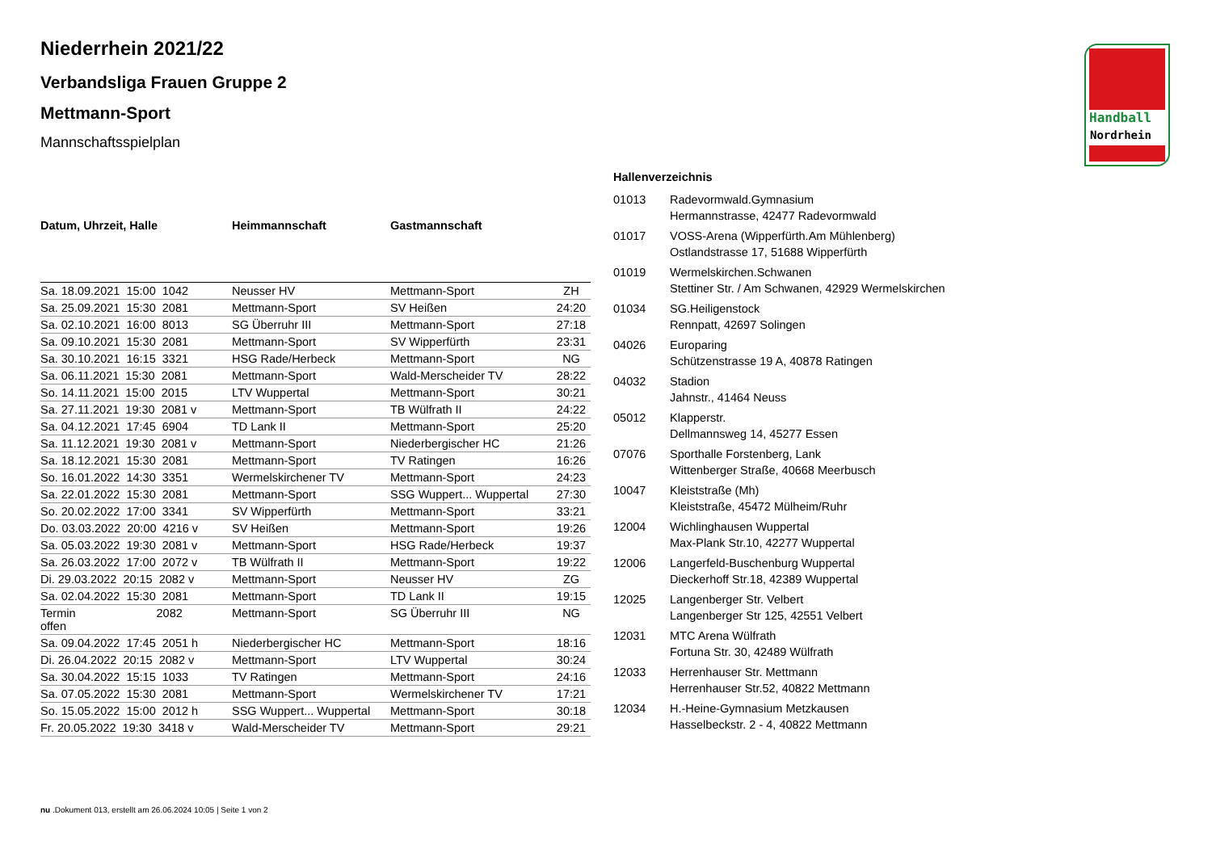Handball
Nordrhein
Niederrhein 2021/22
Verbandsliga Frauen Gruppe 2
Mettmann-Sport
Mannschaftsspielplan
| Datum, Uhrzeit, Halle | Heimmannschaft | Gastmannschaft | |
| --- | --- | --- | --- |
| Sa. 18.09.2021 15:00 1042 | Neusser HV | Mettmann-Sport | ZH |
| Sa. 25.09.2021 15:30 2081 | Mettmann-Sport | SV Heißen | 24:20 |
| Sa. 02.10.2021 16:00 8013 | SG Überruhr III | Mettmann-Sport | 27:18 |
| Sa. 09.10.2021 15:30 2081 | Mettmann-Sport | SV Wipperfürth | 23:31 |
| Sa. 30.10.2021 16:15 3321 | HSG Rade/Herbeck | Mettmann-Sport | NG |
| Sa. 06.11.2021 15:30 2081 | Mettmann-Sport | Wald-Merscheider TV | 28:22 |
| So. 14.11.2021 15:00 2015 | LTV Wuppertal | Mettmann-Sport | 30:21 |
| Sa. 27.11.2021 19:30 2081 v | Mettmann-Sport | TB Wülfrath II | 24:22 |
| Sa. 04.12.2021 17:45 6904 | TD Lank II | Mettmann-Sport | 25:20 |
| Sa. 11.12.2021 19:30 2081 v | Mettmann-Sport | Niederbergischer HC | 21:26 |
| Sa. 18.12.2021 15:30 2081 | Mettmann-Sport | TV Ratingen | 16:26 |
| So. 16.01.2022 14:30 3351 | Wermelskirchener TV | Mettmann-Sport | 24:23 |
| Sa. 22.01.2022 15:30 2081 | Mettmann-Sport | SSG Wuppert... Wuppertal | 27:30 |
| So. 20.02.2022 17:00 3341 | SV Wipperfürth | Mettmann-Sport | 33:21 |
| Do. 03.03.2022 20:00 4216 v | SV Heißen | Mettmann-Sport | 19:26 |
| Sa. 05.03.2022 19:30 2081 v | Mettmann-Sport | HSG Rade/Herbeck | 19:37 |
| Sa. 26.03.2022 17:00 2072 v | TB Wülfrath II | Mettmann-Sport | 19:22 |
| Di. 29.03.2022 20:15 2082 v | Mettmann-Sport | Neusser HV | ZG |
| Sa. 02.04.2022 15:30 2081 | Mettmann-Sport | TD Lank II | 19:15 |
| Termin 2082 offen | Mettmann-Sport | SG Überruhr III | NG |
| Sa. 09.04.2022 17:45 2051 h | Niederbergischer HC | Mettmann-Sport | 18:16 |
| Di. 26.04.2022 20:15 2082 v | Mettmann-Sport | LTV Wuppertal | 30:24 |
| Sa. 30.04.2022 15:15 1033 | TV Ratingen | Mettmann-Sport | 24:16 |
| Sa. 07.05.2022 15:30 2081 | Mettmann-Sport | Wermelskirchener TV | 17:21 |
| So. 15.05.2022 15:00 2012 h | SSG Wuppert... Wuppertal | Mettmann-Sport | 30:18 |
| Fr. 20.05.2022 19:30 3418 v | Wald-Merscheider TV | Mettmann-Sport | 29:21 |
Hallenverzeichnis
| 01013 | Radevormwald.Gymnasium Hermannstrasse, 42477 Radevormwald |
| 01017 | VOSS-Arena (Wipperfürth.Am Mühlenberg) Ostlandstrasse 17, 51688 Wipperfürth |
| 01019 | Wermelskirchen.Schwanen Stettiner Str. / Am Schwanen, 42929 Wermelskirchen |
| 01034 | SG.Heiligenstock Rennpatt, 42697 Solingen |
| 04026 | Europaring Schützenstrasse 19 A, 40878 Ratingen |
| 04032 | Stadion Jahnstr., 41464 Neuss |
| 05012 | Klapperstr. Dellmannsweg 14, 45277 Essen |
| 07076 | Sporthalle Forstenberg, Lank Wittenberger Straße, 40668 Meerbusch |
| 10047 | Kleiststraße (Mh) Kleiststraße, 45472 Mülheim/Ruhr |
| 12004 | Wichlinghausen Wuppertal Max-Plank Str.10, 42277 Wuppertal |
| 12006 | Langerfeld-Buschenburg Wuppertal Dieckerhoff Str.18, 42389 Wuppertal |
| 12025 | Langenberger Str. Velbert Langenberger Str 125, 42551 Velbert |
| 12031 | MTC Arena Wülfrath Fortuna Str. 30, 42489 Wülfrath |
| 12033 | Herrenhauser Str. Mettmann Herrenhauser Str.52, 40822 Mettmann |
| 12034 | H.-Heine-Gymnasium Metzkausen Hasselbeckstr. 2 - 4, 40822 Mettmann |
nu .Dokument 013, erstellt am 26.06.2024 10:05 | Seite 1 von 2